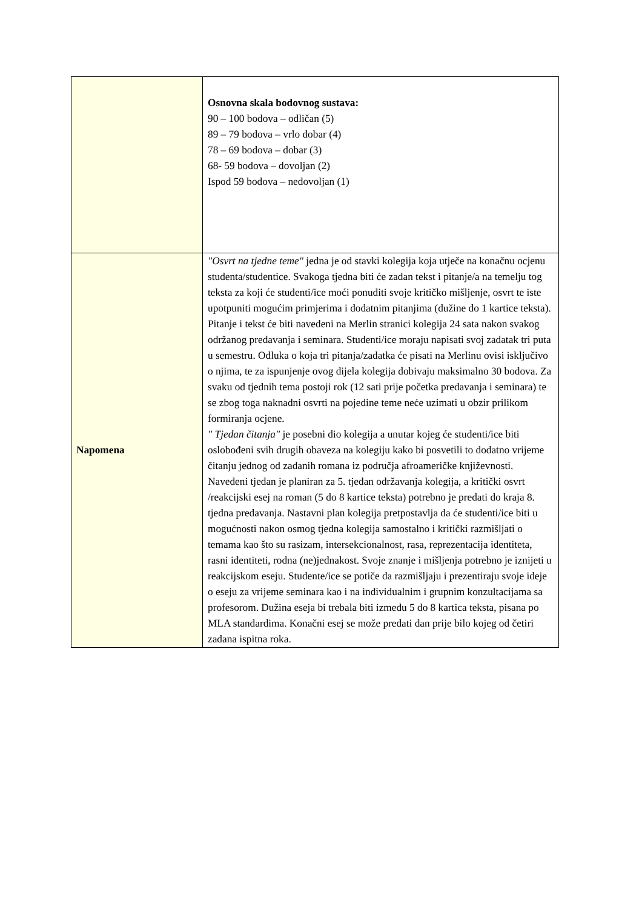| | Osnovna skala bodovnog sustava: 90 – 100 bodova – odličan (5) 89 – 79 bodova – vrlo dobar (4) 78 – 69 bodova – dobar (3) 68- 59 bodova – dovoljan (2) Ispod 59 bodova – nedovoljan (1) |
| Napomena | "Osvrt na tjedne teme" jedna je od stavki kolegija koja utječe na konačnu ocjenu studenta/studentice. Svakoga tjedna biti će zadan tekst i pitanje/a na temelju tog teksta za koji će studenti/ice moći ponuditi svoje kritičko mišljenje, osvrt te iste upotpuniti mogućim primjerima i dodatnim pitanjima (dužine do 1 kartice teksta). Pitanje i tekst će biti navedeni na Merlin stranici kolegija 24 sata nakon svakog održanog predavanja i seminara. Studenti/ice moraju napisati svoj zadatak tri puta u semestru. Odluka o koja tri pitanja/zadatka će pisati na Merlinu ovisi isključivo o njima, te za ispunjenje ovog dijela kolegija dobivaju maksimalno 30 bodova. Za svaku od tjednih tema postoji rok (12 sati prije početka predavanja i seminara) te se zbog toga naknadni osvrti na pojedine teme neće uzimati u obzir prilikom formiranja ocjene. " Tjedan čitanja" je posebni dio kolegija a unutar kojeg će studenti/ice biti oslobođeni svih drugih obaveza na kolegiju kako bi posvetili to dodatno vrijeme čitanju jednog od zadanih romana iz područja afroameričke književnosti. Navedeni tjedan je planiran za 5. tjedan održavanja kolegija, a kritički osvrt /reakcijski esej na roman (5 do 8 kartice teksta) potrebno je predati do kraja 8. tjedna predavanja. Nastavni plan kolegija pretpostavlja da će studenti/ice biti u mogućnosti nakon osmog tjedna kolegija samostalno i kritički razmišljati o temama kao što su rasizam, intersekcionalnost, rasa, reprezentacija identiteta, rasni identiteti, rodna (ne)jednakost. Svoje znanje i mišljenja potrebno je iznijeti u reakcijskom eseju. Studente/ice se potiče da razmišljaju i prezentiraju svoje ideje o eseju za vrijeme seminara kao i na individualnim i grupnim konzultacijama sa profesorom. Dužina eseja bi trebala biti između 5 do 8 kartica teksta, pisana po MLA standardima. Konačni esej se može predati dan prije bilo kojeg od četiri zadana ispitna roka. |